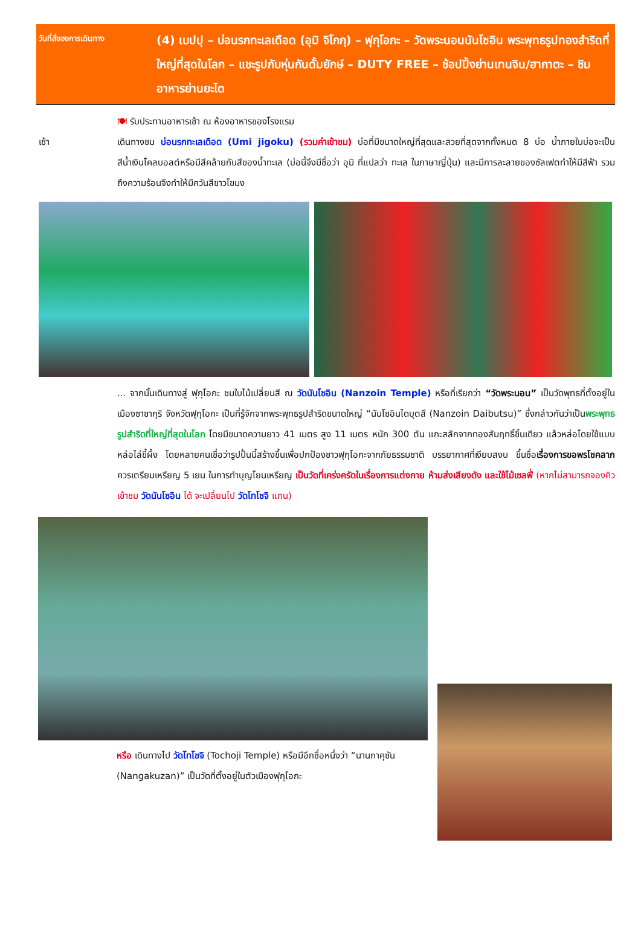วันที่สี่ของการเดินทาง
(4) เบปปุ – บ่อนรกทะเลเดือด (อุมิ จิโกกุ) – ฟุกุโอกะ – วัดพระนอนนันโซอิน พระพุทธรูปทองสำริดที่ใหญ่ที่สุดในโลก – แชะรูปกับหุ่นกันดั้มยักษ์ – DUTY FREE – ช้อปปิ้งย่านเทนจิน/ฮากาตะ – ชิมอาหารย่านยะไต
🍽 รับประทานอาหารเช้า ณ ห้องอาหารของโรงแรม
เช้า เดินทางชม บ่อนรกทะเลเดือด (Umi jigoku) (รวมค่าเข้าชม) บ่อที่มีขนาดใหญ่ที่สุดและสวยที่สุดจากทั้งหมด 8 บ่อ น้ำภายในบ่อจะเป็นสีน้ำเงินโคลบอลต์หรือมีสีคล้ายกับสีของน้ำทะเล (บ่อนี้จึงมีชื่อว่า อุมิ ที่แปลว่า ทะเล ในภาษาญี่ปุ่น) และมีการละลายของซัลเฟตทำให้มีสีฟ้า รวมถึงความร้อนจึงทำให้มีควันสีขาวโขมง
... จากนั้นเดินทางสู่ ฟุกุโอกะ ชมใบไม้เปลี่ยนสี ณ วัดนันโซอิน (Nanzoin Temple) หรือที่เรียกว่า “วัดพระนอน” เป็นวัดพุทธที่ตั้งอยู่ในเมืองซาซากุริ จังหวัดฟุกุโอกะ เป็นที่รู้จักจากพระพุทธรูปสำริดขนาดใหญ่ “นันโซอินไดบุตสึ (Nanzoin Daibutsu)” ซึ่งกล่าวกันว่าเป็นพระพุทธรูปสำริดที่ใหญ่ที่สุดในโลก โดยมีขนาดความยาว 41 เมตร สูง 11 เมตร หนัก 300 ตัน แกะสลักจากทองสัมฤทธิ์ชิ้นเดียว แล้วหล่อโดยใช้แบบหล่อไล่ขี้ผึ้ง โดยหลายคนเชื่อว่ารูปปั้นนี้สร้างขึ้นเพื่อปกป้องชาวฟุกุโอกะจากภัยธรรมชาติ บรรยากาศที่เงียบสงบ ขึ้นชื่อเรื่องการขอพรโชคลาภ ควรเตรียมเหรียญ 5 เยน ในการทำบุญโยนเหรียญ เป็นวัดที่เคร่งครัดในเรื่องการแต่งกาย ห้ามส่งเสียงดัง และใช้ไม้เซลฟี่ (หากไม่สามารถจองคิวเข้าชม วัดนันโซอิน ได้ จะเปลี่ยนไป วัดโทโชจิ แทน)
หรือ เดินทางไป วัดโทโชจิ (Tochoji Temple) หรือมีอีกชื่อหนึ่งว่า “นานกาคุซัน (Nangakuzan)” เป็นวัดที่ตั้งอยู่ในตัวเมืองฟุกุโอกะ